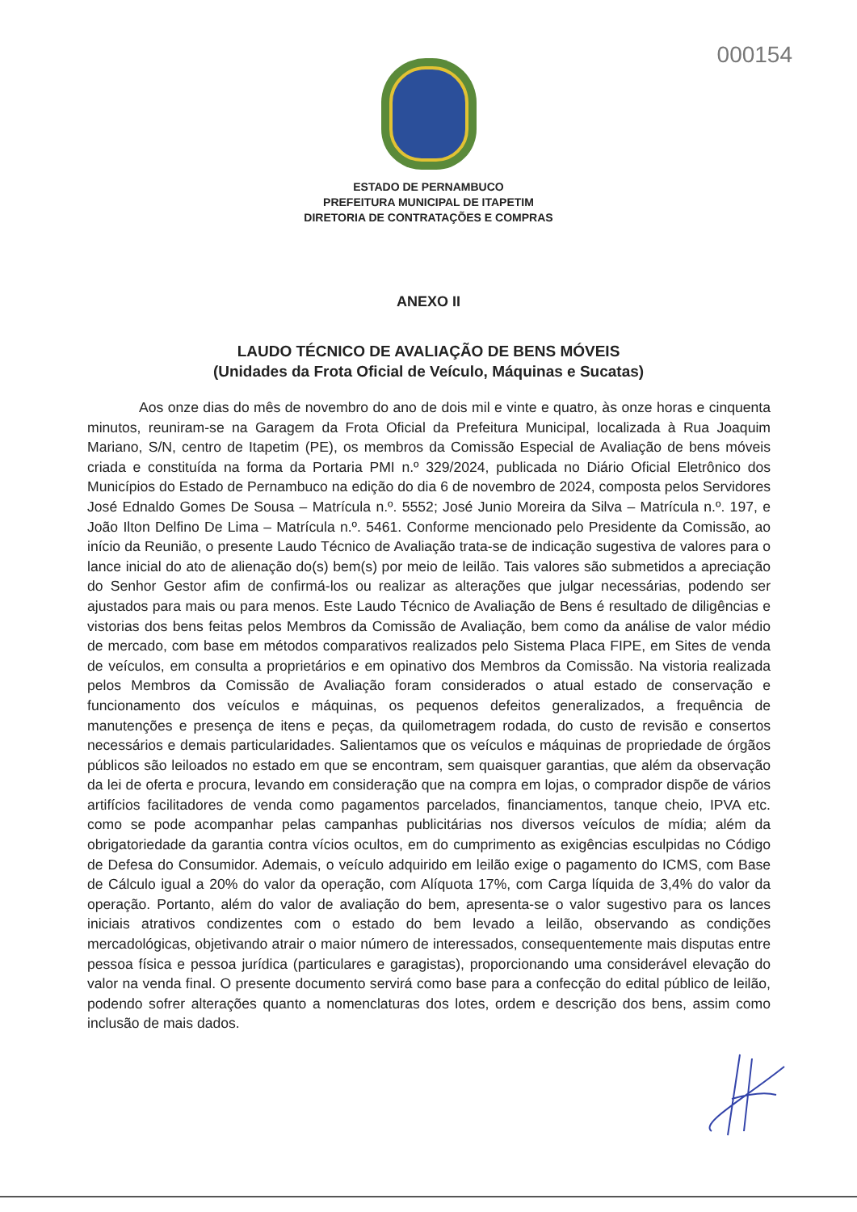000154
ESTADO DE PERNAMBUCO
PREFEITURA MUNICIPAL DE ITAPETIM
DIRETORIA DE CONTRATAÇÕES E COMPRAS
ANEXO II
LAUDO TÉCNICO DE AVALIAÇÃO DE BENS MÓVEIS
(Unidades da Frota Oficial de Veículo, Máquinas e Sucatas)
Aos onze dias do mês de novembro do ano de dois mil e vinte e quatro, às onze horas e cinquenta minutos, reuniram-se na Garagem da Frota Oficial da Prefeitura Municipal, localizada à Rua Joaquim Mariano, S/N, centro de Itapetim (PE), os membros da Comissão Especial de Avaliação de bens móveis criada e constituída na forma da Portaria PMI n.º 329/2024, publicada no Diário Oficial Eletrônico dos Municípios do Estado de Pernambuco na edição do dia 6 de novembro de 2024, composta pelos Servidores José Ednaldo Gomes De Sousa – Matrícula n.º. 5552; José Junio Moreira da Silva – Matrícula n.º. 197, e João Ilton Delfino De Lima – Matrícula n.º. 5461. Conforme mencionado pelo Presidente da Comissão, ao início da Reunião, o presente Laudo Técnico de Avaliação trata-se de indicação sugestiva de valores para o lance inicial do ato de alienação do(s) bem(s) por meio de leilão. Tais valores são submetidos a apreciação do Senhor Gestor afim de confirmá-los ou realizar as alterações que julgar necessárias, podendo ser ajustados para mais ou para menos. Este Laudo Técnico de Avaliação de Bens é resultado de diligências e vistorias dos bens feitas pelos Membros da Comissão de Avaliação, bem como da análise de valor médio de mercado, com base em métodos comparativos realizados pelo Sistema Placa FIPE, em Sites de venda de veículos, em consulta a proprietários e em opinativo dos Membros da Comissão. Na vistoria realizada pelos Membros da Comissão de Avaliação foram considerados o atual estado de conservação e funcionamento dos veículos e máquinas, os pequenos defeitos generalizados, a frequência de manutenções e presença de itens e peças, da quilometragem rodada, do custo de revisão e consertos necessários e demais particularidades. Salientamos que os veículos e máquinas de propriedade de órgãos públicos são leiloados no estado em que se encontram, sem quaisquer garantias, que além da observação da lei de oferta e procura, levando em consideração que na compra em lojas, o comprador dispõe de vários artifícios facilitadores de venda como pagamentos parcelados, financiamentos, tanque cheio, IPVA etc. como se pode acompanhar pelas campanhas publicitárias nos diversos veículos de mídia; além da obrigatoriedade da garantia contra vícios ocultos, em do cumprimento as exigências esculpidas no Código de Defesa do Consumidor. Ademais, o veículo adquirido em leilão exige o pagamento do ICMS, com Base de Cálculo igual a 20% do valor da operação, com Alíquota 17%, com Carga líquida de 3,4% do valor da operação. Portanto, além do valor de avaliação do bem, apresenta-se o valor sugestivo para os lances iniciais atrativos condizentes com o estado do bem levado a leilão, observando as condições mercadológicas, objetivando atrair o maior número de interessados, consequentemente mais disputas entre pessoa física e pessoa jurídica (particulares e garagistas), proporcionando uma considerável elevação do valor na venda final. O presente documento servirá como base para a confecção do edital público de leilão, podendo sofrer alterações quanto a nomenclaturas dos lotes, ordem e descrição dos bens, assim como inclusão de mais dados.